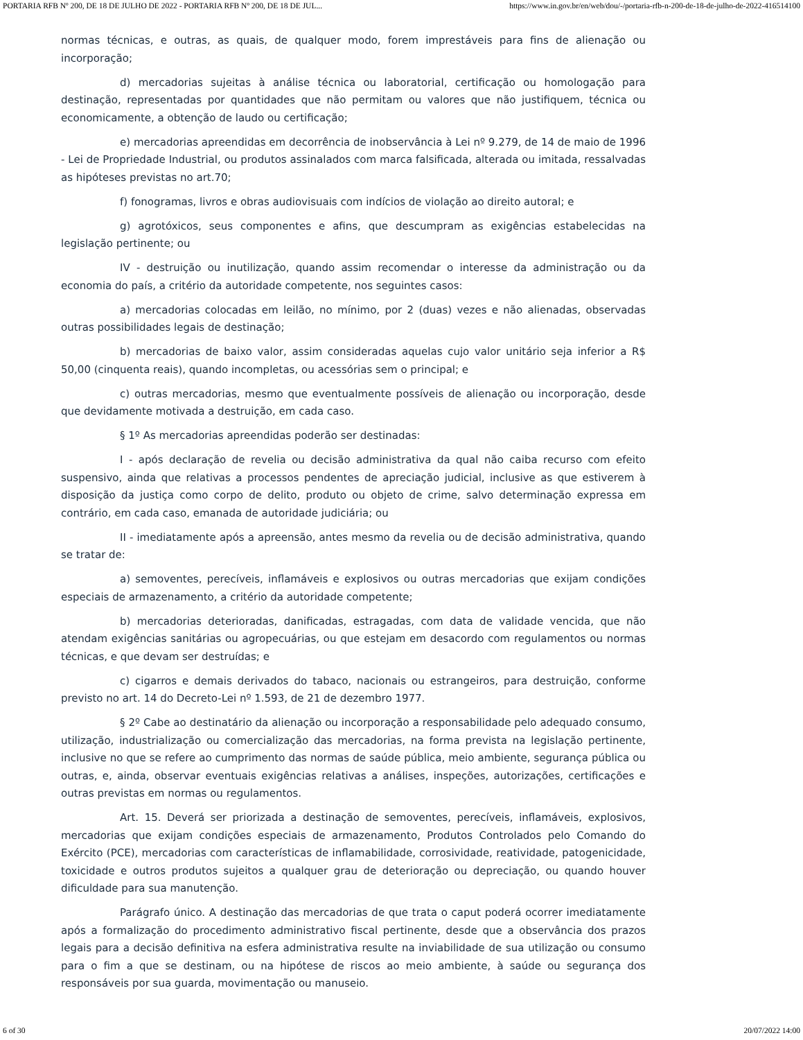PORTARIA RFB Nº 200, DE 18 DE JULHO DE 2022 - PORTARIA RFB Nº 200, DE 18 DE JUL... https://www.in.gov.br/en/web/dou/-/portaria-rfb-n-200-de-18-de-julho-de-2022-416514100
normas técnicas, e outras, as quais, de qualquer modo, forem imprestáveis para fins de alienação ou incorporação;
d) mercadorias sujeitas à análise técnica ou laboratorial, certificação ou homologação para destinação, representadas por quantidades que não permitam ou valores que não justifiquem, técnica ou economicamente, a obtenção de laudo ou certificação;
e) mercadorias apreendidas em decorrência de inobservância à Lei nº 9.279, de 14 de maio de 1996 - Lei de Propriedade Industrial, ou produtos assinalados com marca falsificada, alterada ou imitada, ressalvadas as hipóteses previstas no art.70;
f) fonogramas, livros e obras audiovisuais com indícios de violação ao direito autoral; e
g) agrotóxicos, seus componentes e afins, que descumpram as exigências estabelecidas na legislação pertinente; ou
IV - destruição ou inutilização, quando assim recomendar o interesse da administração ou da economia do país, a critério da autoridade competente, nos seguintes casos:
a) mercadorias colocadas em leilão, no mínimo, por 2 (duas) vezes e não alienadas, observadas outras possibilidades legais de destinação;
b) mercadorias de baixo valor, assim consideradas aquelas cujo valor unitário seja inferior a R$ 50,00 (cinquenta reais), quando incompletas, ou acessórias sem o principal; e
c) outras mercadorias, mesmo que eventualmente possíveis de alienação ou incorporação, desde que devidamente motivada a destruição, em cada caso.
§ 1º As mercadorias apreendidas poderão ser destinadas:
I - após declaração de revelia ou decisão administrativa da qual não caiba recurso com efeito suspensivo, ainda que relativas a processos pendentes de apreciação judicial, inclusive as que estiverem à disposição da justiça como corpo de delito, produto ou objeto de crime, salvo determinação expressa em contrário, em cada caso, emanada de autoridade judiciária; ou
II - imediatamente após a apreensão, antes mesmo da revelia ou de decisão administrativa, quando se tratar de:
a) semoventes, perecíveis, inflamáveis e explosivos ou outras mercadorias que exijam condições especiais de armazenamento, a critério da autoridade competente;
b) mercadorias deterioradas, danificadas, estragadas, com data de validade vencida, que não atendam exigências sanitárias ou agropecuárias, ou que estejam em desacordo com regulamentos ou normas técnicas, e que devam ser destruídas; e
c) cigarros e demais derivados do tabaco, nacionais ou estrangeiros, para destruição, conforme previsto no art. 14 do Decreto-Lei nº 1.593, de 21 de dezembro 1977.
§ 2º Cabe ao destinatário da alienação ou incorporação a responsabilidade pelo adequado consumo, utilização, industrialização ou comercialização das mercadorias, na forma prevista na legislação pertinente, inclusive no que se refere ao cumprimento das normas de saúde pública, meio ambiente, segurança pública ou outras, e, ainda, observar eventuais exigências relativas a análises, inspeções, autorizações, certificações e outras previstas em normas ou regulamentos.
Art. 15. Deverá ser priorizada a destinação de semoventes, perecíveis, inflamáveis, explosivos, mercadorias que exijam condições especiais de armazenamento, Produtos Controlados pelo Comando do Exército (PCE), mercadorias com características de inflamabilidade, corrosividade, reatividade, patogenicidade, toxicidade e outros produtos sujeitos a qualquer grau de deterioração ou depreciação, ou quando houver dificuldade para sua manutenção.
Parágrafo único. A destinação das mercadorias de que trata o caput poderá ocorrer imediatamente após a formalização do procedimento administrativo fiscal pertinente, desde que a observância dos prazos legais para a decisão definitiva na esfera administrativa resulte na inviabilidade de sua utilização ou consumo para o fim a que se destinam, ou na hipótese de riscos ao meio ambiente, à saúde ou segurança dos responsáveis por sua guarda, movimentação ou manuseio.
6 of 30 20/07/2022 14:00